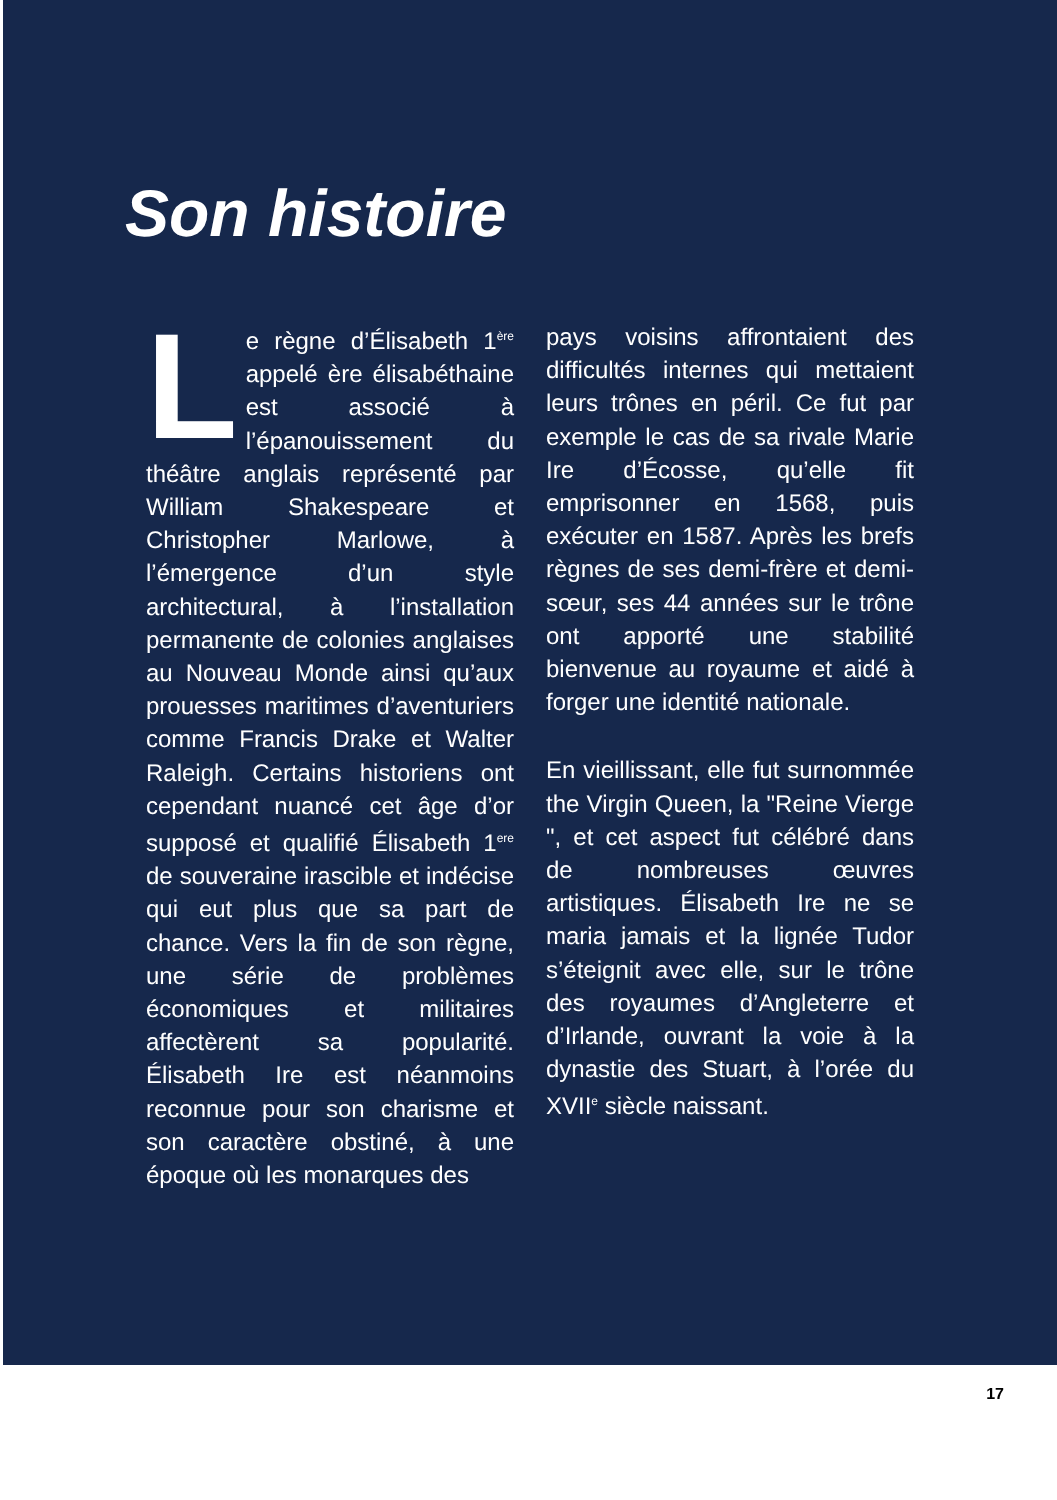Son histoire
Le règne d’Élisabeth 1<sup>ère</sup> appelé ère élisabéthaine est associé à l’épanouissement du théâtre anglais représenté par William Shakespeare et Christopher Marlowe, à l’émergence d’un style architectural, à l’installation permanente de colonies anglaises au Nouveau Monde ainsi qu’aux prouesses maritimes d’aventuriers comme Francis Drake et Walter Raleigh. Certains historiens ont cependant nuancé cet âge d’or supposé et qualifié Élisabeth 1<sup>ere</sup> de souveraine irascible et indécise qui eut plus que sa part de chance. Vers la fin de son règne, une série de problèmes économiques et militaires affectèrent sa popularité. Élisabeth Ire est néanmoins reconnue pour son charisme et son caractère obstiné, à une époque où les monarques des
pays voisins affrontaient des difficultés internes qui mettaient leurs trônes en péril. Ce fut par exemple le cas de sa rivale Marie Ire d’Écosse, qu’elle fit emprisonner en 1568, puis exécuter en 1587. Après les brefs règnes de ses demi-frère et demi-sœur, ses 44 années sur le trône ont apporté une stabilité bienvenue au royaume et aidé à forger une identité nationale.
En vieillissant, elle fut surnommée the Virgin Queen, la "Reine Vierge ", et cet aspect fut célébré dans de nombreuses œuvres artistiques. Élisabeth Ire ne se maria jamais et la lignée Tudor s’éteignit avec elle, sur le trône des royaumes d’Angleterre et d’Irlande, ouvrant la voie à la dynastie des Stuart, à l’orée du XVII<sup>e</sup> siècle naissant.
17